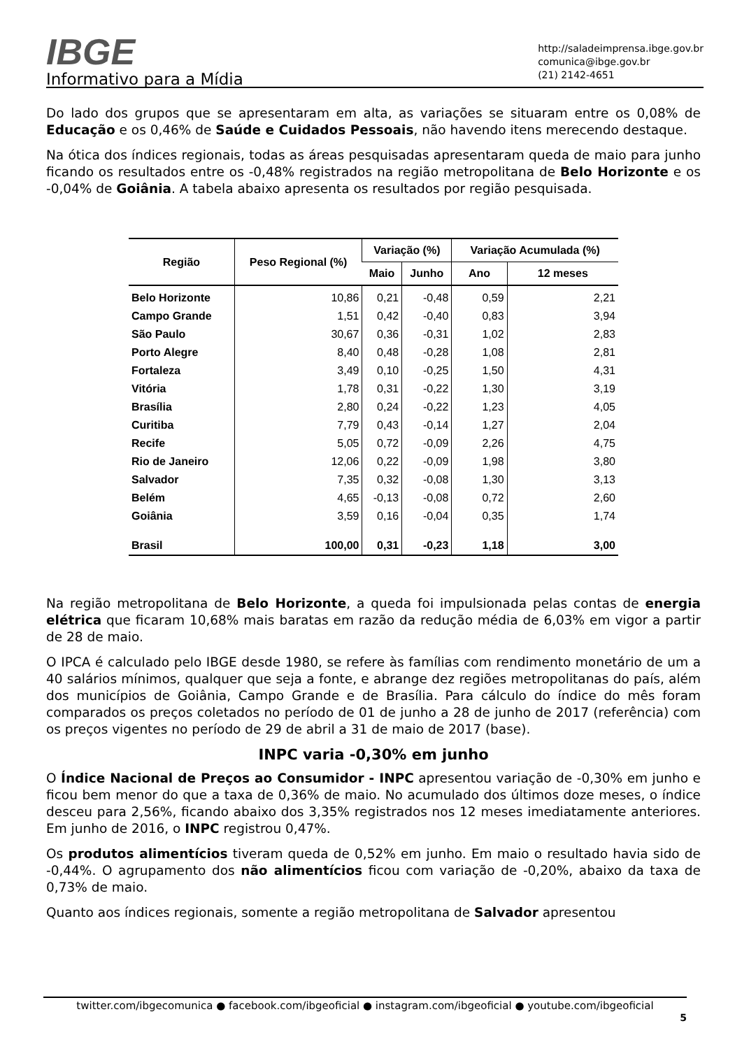IBGE
Informativo para a Mídia
http://saladeimprensa.ibge.gov.br
comunica@ibge.gov.br
(21) 2142-4651
Do lado dos grupos que se apresentaram em alta, as variações se situaram entre os 0,08% de Educação e os 0,46% de Saúde e Cuidados Pessoais, não havendo itens merecendo destaque.
Na ótica dos índices regionais, todas as áreas pesquisadas apresentaram queda de maio para junho ficando os resultados entre os -0,48% registrados na região metropolitana de Belo Horizonte e os -0,04% de Goiânia. A tabela abaixo apresenta os resultados por região pesquisada.
| Região | Peso Regional (%) | Variação (%) | | Variação Acumulada (%) | |
| --- | --- | --- | --- | --- | --- |
| | | Maio | Junho | Ano | 12 meses |
| Belo Horizonte | 10,86 | 0,21 | -0,48 | 0,59 | 2,21 |
| Campo Grande | 1,51 | 0,42 | -0,40 | 0,83 | 3,94 |
| São Paulo | 30,67 | 0,36 | -0,31 | 1,02 | 2,83 |
| Porto Alegre | 8,40 | 0,48 | -0,28 | 1,08 | 2,81 |
| Fortaleza | 3,49 | 0,10 | -0,25 | 1,50 | 4,31 |
| Vitória | 1,78 | 0,31 | -0,22 | 1,30 | 3,19 |
| Brasília | 2,80 | 0,24 | -0,22 | 1,23 | 4,05 |
| Curitiba | 7,79 | 0,43 | -0,14 | 1,27 | 2,04 |
| Recife | 5,05 | 0,72 | -0,09 | 2,26 | 4,75 |
| Rio de Janeiro | 12,06 | 0,22 | -0,09 | 1,98 | 3,80 |
| Salvador | 7,35 | 0,32 | -0,08 | 1,30 | 3,13 |
| Belém | 4,65 | -0,13 | -0,08 | 0,72 | 2,60 |
| Goiânia | 3,59 | 0,16 | -0,04 | 0,35 | 1,74 |
| Brasil | 100,00 | 0,31 | -0,23 | 1,18 | 3,00 |
Na região metropolitana de Belo Horizonte, a queda foi impulsionada pelas contas de energia elétrica que ficaram 10,68% mais baratas em razão da redução média de 6,03% em vigor a partir de 28 de maio.
O IPCA é calculado pelo IBGE desde 1980, se refere às famílias com rendimento monetário de um a 40 salários mínimos, qualquer que seja a fonte, e abrange dez regiões metropolitanas do país, além dos municípios de Goiânia, Campo Grande e de Brasília. Para cálculo do índice do mês foram comparados os preços coletados no período de 01 de junho a 28 de junho de 2017 (referência) com os preços vigentes no período de 29 de abril a 31 de maio de 2017 (base).
INPC varia -0,30% em junho
O Índice Nacional de Preços ao Consumidor - INPC apresentou variação de -0,30% em junho e ficou bem menor do que a taxa de 0,36% de maio. No acumulado dos últimos doze meses, o índice desceu para 2,56%, ficando abaixo dos 3,35% registrados nos 12 meses imediatamente anteriores. Em junho de 2016, o INPC registrou 0,47%.
Os produtos alimentícios tiveram queda de 0,52% em junho. Em maio o resultado havia sido de -0,44%. O agrupamento dos não alimentícios ficou com variação de -0,20%, abaixo da taxa de 0,73% de maio.
Quanto aos índices regionais, somente a região metropolitana de Salvador apresentou
twitter.com/ibgecomunica ● facebook.com/ibgeoficial ● instagram.com/ibgeoficial ● youtube.com/ibgeoficial
5